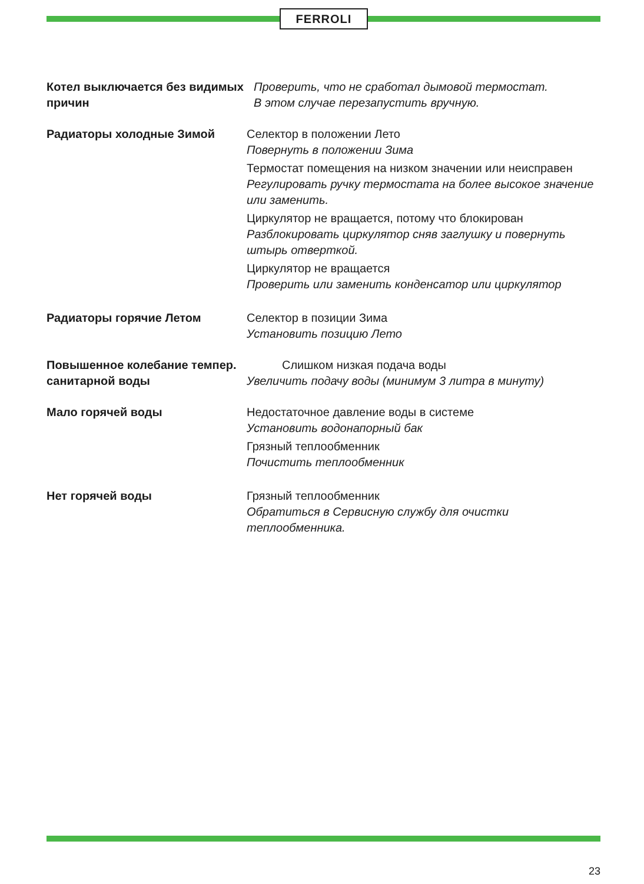FERROLI
Котел выключается без видимых причин
Проверить, что не сработал дымовой термостат.
В этом случае перезапустить вручную.
Радиаторы холодные Зимой Селектор в положении Лето
Повернуть в положении Зима
Термостат помещения на низком значении или неисправен
Регулировать ручку термостата на более высокое значение или заменить.
Циркулятор не вращается, потому что блокирован
Разблокировать циркулятор сняв заглушку и повернуть штырь отверткой.
Циркулятор не вращается
Проверить или заменить конденсатор или циркулятор
Радиаторы горячие Летом Селектор в позиции Зима
Установить позицию Лето
Повышенное колебание темпер. санитарной воды
Слишком низкая подача воды
Увеличить подачу воды (минимум 3 литра в минуту)
Мало горячей воды Недостаточное давление воды в системе
Установить водонапорный бак
Грязный теплообменник
Почистить теплообменник
Нет горячей воды Грязный теплообменник
Обратиться в Сервисную службу для очистки теплообменника.
23